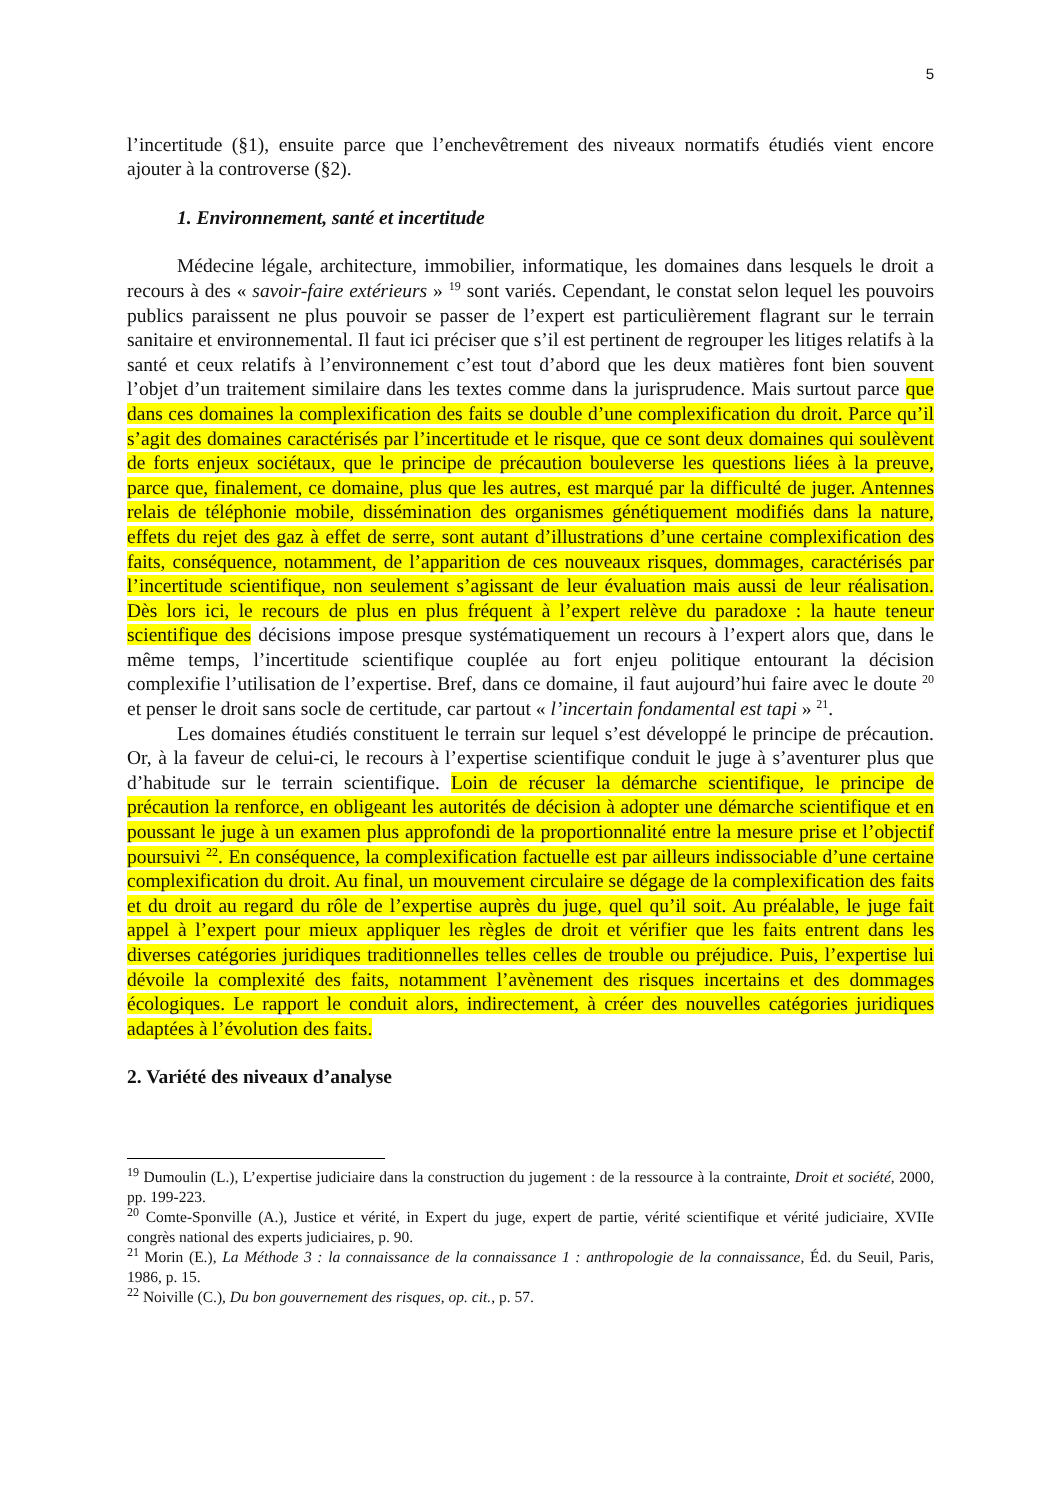5
l’incertitude (§1), ensuite parce que l’enchevêtrement des niveaux normatifs étudiés vient encore ajouter à la controverse (§2).
1. Environnement, santé et incertitude
Médecine légale, architecture, immobilier, informatique, les domaines dans lesquels le droit a recours à des « savoir-faire extérieurs » <sup>19</sup> sont variés. Cependant, le constat selon lequel les pouvoirs publics paraissent ne plus pouvoir se passer de l’expert est particulièrement flagrant sur le terrain sanitaire et environnemental. Il faut ici préciser que s’il est pertinent de regrouper les litiges relatifs à la santé et ceux relatifs à l’environnement c’est tout d’abord que les deux matières font bien souvent l’objet d’un traitement similaire dans les textes comme dans la jurisprudence. Mais surtout parce que dans ces domaines la complexification des faits se double d’une complexification du droit. Parce qu’il s’agit des domaines caractérisés par l’incertitude et le risque, que ce sont deux domaines qui soulèvent de forts enjeux sociétaux, que le principe de précaution bouleverse les questions liées à la preuve, parce que, finalement, ce domaine, plus que les autres, est marqué par la difficulté de juger. Antennes relais de téléphonie mobile, dissémination des organismes génétiquement modifiés dans la nature, effets du rejet des gaz à effet de serre, sont autant d’illustrations d’une certaine complexification des faits, conséquence, notamment, de l’apparition de ces nouveaux risques, dommages, caractérisés par l’incertitude scientifique, non seulement s’agissant de leur évaluation mais aussi de leur réalisation. Dès lors ici, le recours de plus en plus fréquent à l’expert relève du paradoxe : la haute teneur scientifique des décisions impose presque systématiquement un recours à l’expert alors que, dans le même temps, l’incertitude scientifique couplée au fort enjeu politique entourant la décision complexifie l’utilisation de l’expertise. Bref, dans ce domaine, il faut aujourd’hui faire avec le doute <sup>20</sup> et penser le droit sans socle de certitude, car partout « l’incertain fondamental est tapi » <sup>21</sup>.
Les domaines étudiés constituent le terrain sur lequel s’est développé le principe de précaution. Or, à la faveur de celui-ci, le recours à l’expertise scientifique conduit le juge à s’aventurer plus que d’habitude sur le terrain scientifique. Loin de récuser la démarche scientifique, le principe de précaution la renforce, en obligeant les autorités de décision à adopter une démarche scientifique et en poussant le juge à un examen plus approfondi de la proportionnalité entre la mesure prise et l’objectif poursuivi <sup>22</sup>. En conséquence, la complexification factuelle est par ailleurs indissociable d’une certaine complexification du droit. Au final, un mouvement circulaire se dégage de la complexification des faits et du droit au regard du rôle de l’expertise auprès du juge, quel qu’il soit. Au préalable, le juge fait appel à l’expert pour mieux appliquer les règles de droit et vérifier que les faits entrent dans les diverses catégories juridiques traditionnelles telles celles de trouble ou préjudice. Puis, l’expertise lui dévoile la complexité des faits, notamment l’avènement des risques incertains et des dommages écologiques. Le rapport le conduit alors, indirectement, à créer des nouvelles catégories juridiques adaptées à l’évolution des faits.
2. Variété des niveaux d’analyse
<sup>19</sup> Dumoulin (L.), L’expertise judiciaire dans la construction du jugement : de la ressource à la contrainte, Droit et société, 2000, pp. 199-223.
<sup>20</sup> Comte-Sponville (A.), Justice et vérité, in Expert du juge, expert de partie, vérité scientifique et vérité judiciaire, XVIIe congrès national des experts judiciaires, p. 90.
<sup>21</sup> Morin (E.), La Méthode 3 : la connaissance de la connaissance 1 : anthropologie de la connaissance, Éd. du Seuil, Paris, 1986, p. 15.
<sup>22</sup> Noiville (C.), Du bon gouvernement des risques, op. cit., p. 57.